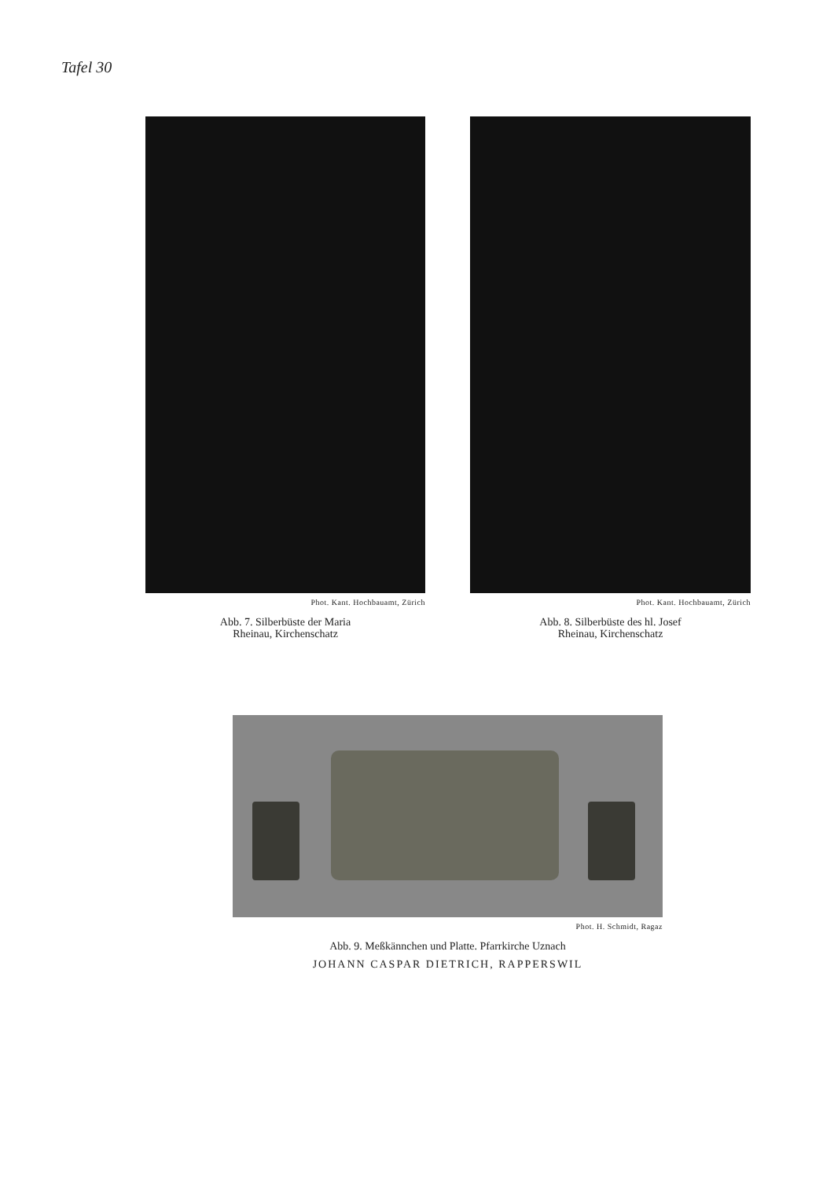Tafel 30
Phot. Kant. Hochbauamt, Zürich
Abb. 7. Silberbüste der Maria
Rheinau, Kirchenschatz
Phot. Kant. Hochbauamt, Zürich
Abb. 8. Silberbüste des hl. Josef
Rheinau, Kirchenschatz
Phot. H. Schmidt, Ragaz
Abb. 9. Meßkännchen und Platte. Pfarrkirche Uznach
JOHANN CASPAR DIETRICH, RAPPERSWIL